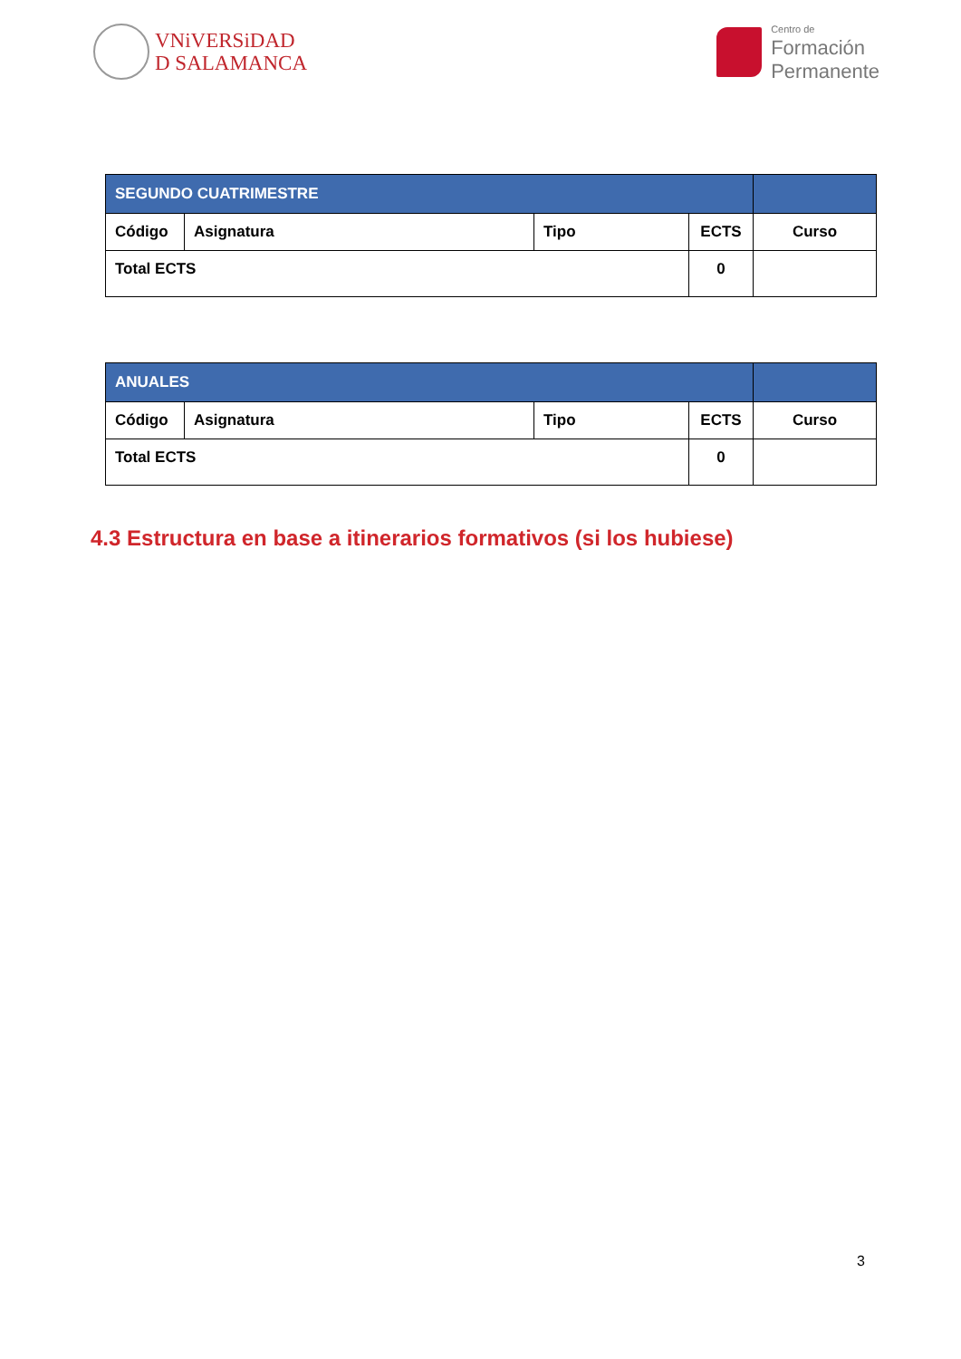VNiVERSiDAD
D SALAMANCA
Centro de
Formación
Permanente
| SEGUNDO CUATRIMESTRE | | | | |
| --- | --- | --- | --- | --- |
| Código | Asignatura | Tipo | ECTS | Curso |
| Total ECTS | | | 0 | |
| ANUALES | | | | |
| --- | --- | --- | --- | --- |
| Código | Asignatura | Tipo | ECTS | Curso |
| Total ECTS | | | 0 | |
4.3 Estructura en base a itinerarios formativos (si los hubiese)
3